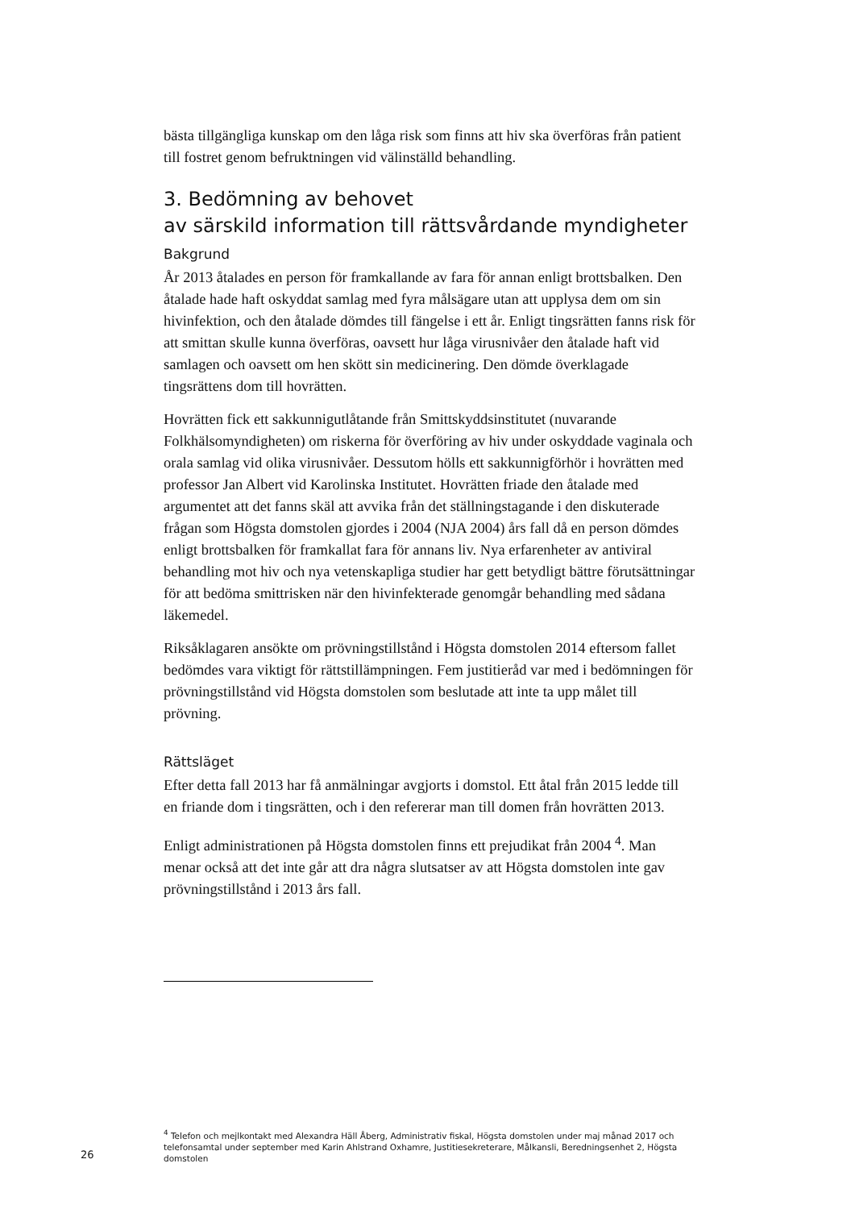bästa tillgängliga kunskap om den låga risk som finns att hiv ska överföras från patient till fostret genom befruktningen vid välinställd behandling.
3. Bedömning av behovet
av särskild information till rättsvårdande myndigheter
Bakgrund
År 2013 åtalades en person för framkallande av fara för annan enligt brottsbalken. Den åtalade hade haft oskyddat samlag med fyra målsägare utan att upplysa dem om sin hivinfektion, och den åtalade dömdes till fängelse i ett år. Enligt tingsrätten fanns risk för att smittan skulle kunna överföras, oavsett hur låga virusnivåer den åtalade haft vid samlagen och oavsett om hen skött sin medicinering. Den dömde överklagade tingsrättens dom till hovrätten.
Hovrätten fick ett sakkunnigutlåtande från Smittskyddsinstitutet (nuvarande Folkhälsomyndigheten) om riskerna för överföring av hiv under oskyddade vaginala och orala samlag vid olika virusnivåer. Dessutom hölls ett sakkunnigförhör i hovrätten med professor Jan Albert vid Karolinska Institutet. Hovrätten friade den åtalade med argumentet att det fanns skäl att avvika från det ställningstagande i den diskuterade frågan som Högsta domstolen gjordes i 2004 (NJA 2004) års fall då en person dömdes enligt brottsbalken för framkallat fara för annans liv. Nya erfarenheter av antiviral behandling mot hiv och nya vetenskapliga studier har gett betydligt bättre förutsättningar för att bedöma smittrisken när den hivinfekterade genomgår behandling med sådana läkemedel.
Riksåklagaren ansökte om prövningstillstånd i Högsta domstolen 2014 eftersom fallet bedömdes vara viktigt för rättstillämpningen. Fem justitieråd var med i bedömningen för prövningstillstånd vid Högsta domstolen som beslutade att inte ta upp målet till prövning.
Rättsläget
Efter detta fall 2013 har få anmälningar avgjorts i domstol. Ett åtal från 2015 ledde till en friande dom i tingsrätten, och i den refererar man till domen från hovrätten 2013.
Enligt administrationen på Högsta domstolen finns ett prejudikat från 2004 <sup>4</sup>. Man menar också att det inte går att dra några slutsatser av att Högsta domstolen inte gav prövningstillstånd i 2013 års fall.
<sup>4</sup> Telefon och mejlkontakt med Alexandra Häll Åberg, Administrativ fiskal, Högsta domstolen under maj månad 2017 och telefonsamtal under september med Karin Ahlstrand Oxhamre, Justitiesekreterare, Målkansli, Beredningsenhet 2, Högsta domstolen
26